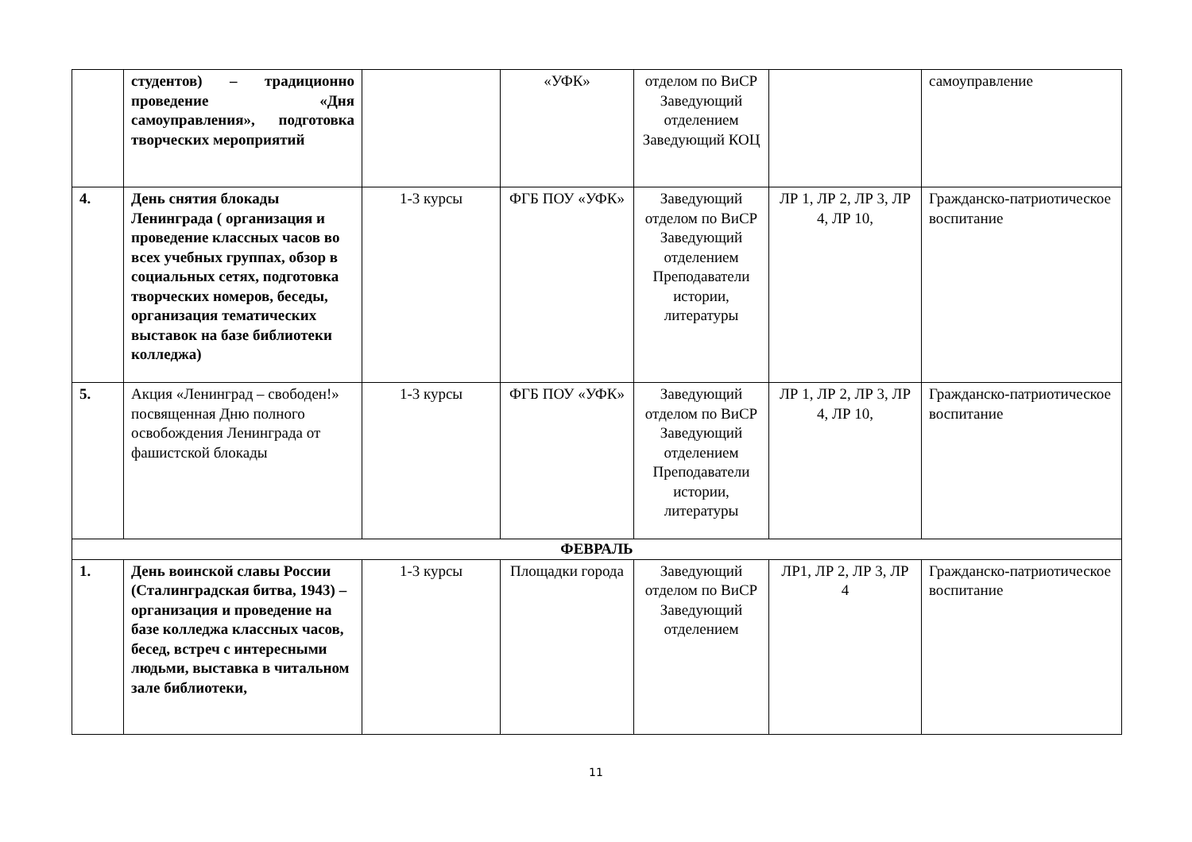| | студентов) – традиционно проведение «Дня самоуправления», подготовка творческих мероприятий | | «УФК» | отделом по ВиСР Заведующий отделением Заведующий КОЦ | | самоуправление |
| 4. | День снятия блокады Ленинграда ( организация и проведение классных часов во всех учебных группах, обзор в социальных сетях, подготовка творческих номеров, беседы, организация тематических выставок на базе библиотеки колледжа) | 1-3 курсы | ФГБ ПОУ «УФК» | Заведующий отделом по ВиСР Заведующий отделением Преподаватели истории, литературы | ЛР 1, ЛР 2, ЛР 3, ЛР 4, ЛР 10, | Гражданско-патриотическое воспитание |
| 5. | Акция «Ленинград – свободен!» посвященная Дню полного освобождения Ленинграда от фашистской блокады | 1-3 курсы | ФГБ ПОУ «УФК» | Заведующий отделом по ВиСР Заведующий отделением Преподаватели истории, литературы | ЛР 1, ЛР 2, ЛР 3, ЛР 4, ЛР 10, | Гражданско-патриотическое воспитание |
| ФЕВРАЛЬ | | | | | | |
| 1. | День воинской славы России (Сталинградская битва, 1943) – организация и проведение на базе колледжа классных часов, бесед, встреч с интересными людьми, выставка в читальном зале библиотеки, | 1-3 курсы | Площадки города | Заведующий отделом по ВиСР Заведующий отделением | ЛР1, ЛР 2, ЛР 3, ЛР 4 | Гражданско-патриотическое воспитание |
11